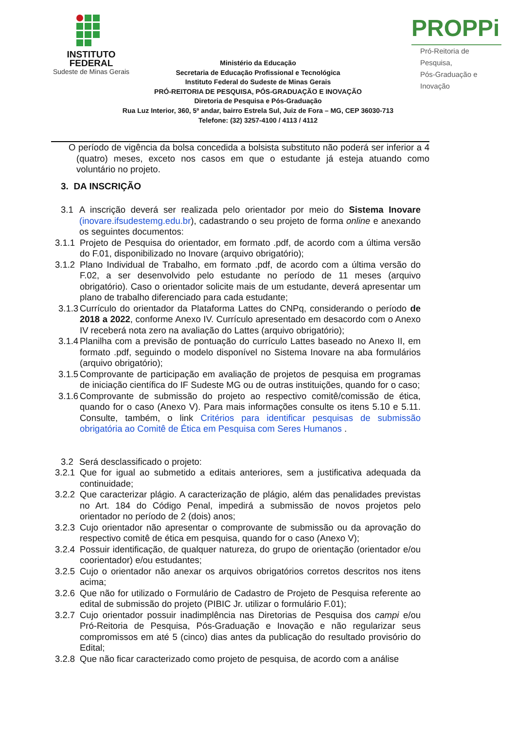INSTITUTO
FEDERAL
Sudeste de Minas Gerais
Ministério da Educação
Secretaria de Educação Profissional e Tecnológica
Instituto Federal do Sudeste de Minas Gerais
PRÓ-REITORIA DE PESQUISA, PÓS-GRADUAÇÃO E INOVAÇÃO
Diretoria de Pesquisa e Pós-Graduação
Rua Luz Interior, 360, 5º andar, bairro Estrela Sul, Juiz de Fora – MG, CEP 36030-713
Telefone: (32) 3257-4100 / 4113 / 4112
PROPPi
Pró-Reitoria de Pesquisa,
Pós-Graduação e Inovação
O período de vigência da bolsa concedida a bolsista substituto não poderá ser inferior a 4 (quatro) meses, exceto nos casos em que o estudante já esteja atuando como voluntário no projeto.
3. DA INSCRIÇÃO
3.1 A inscrição deverá ser realizada pelo orientador por meio do Sistema Inovare (inovare.ifsudestemg.edu.br), cadastrando o seu projeto de forma online e anexando os seguintes documentos:
3.1.1
Projeto de Pesquisa do orientador, em formato .pdf, de acordo com a última versão do F.01, disponibilizado no Inovare (arquivo obrigatório);
3.1.2
Plano Individual de Trabalho, em formato .pdf, de acordo com a última versão do F.02, a ser desenvolvido pelo estudante no período de 11 meses (arquivo obrigatório). Caso o orientador solicite mais de um estudante, deverá apresentar um plano de trabalho diferenciado para cada estudante;
3.1.3
Currículo do orientador da Plataforma Lattes do CNPq, considerando o período de 2018 a 2022, conforme Anexo IV. Currículo apresentado em desacordo com o Anexo IV receberá nota zero na avaliação do Lattes (arquivo obrigatório);
3.1.4
Planilha com a previsão de pontuação do currículo Lattes baseado no Anexo II, em formato .pdf, seguindo o modelo disponível no Sistema Inovare na aba formulários (arquivo obrigatório);
3.1.5
Comprovante de participação em avaliação de projetos de pesquisa em programas de iniciação científica do IF Sudeste MG ou de outras instituições, quando for o caso;
3.1.6
Comprovante de submissão do projeto ao respectivo comitê/comissão de ética, quando for o caso (Anexo V). Para mais informações consulte os itens 5.10 e 5.11. Consulte, também, o link Critérios para identificar pesquisas de submissão obrigatória ao Comitê de Ética em Pesquisa com Seres Humanos .
3.2 Será desclassificado o projeto:
3.2.1
Que for igual ao submetido a editais anteriores, sem a justificativa adequada da continuidade;
3.2.2
Que caracterizar plágio. A caracterização de plágio, além das penalidades previstas no Art. 184 do Código Penal, impedirá a submissão de novos projetos pelo orientador no período de 2 (dois) anos;
3.2.3
Cujo orientador não apresentar o comprovante de submissão ou da aprovação do respectivo comitê de ética em pesquisa, quando for o caso (Anexo V);
3.2.4
Possuir identificação, de qualquer natureza, do grupo de orientação (orientador e/ou coorientador) e/ou estudantes;
3.2.5
Cujo o orientador não anexar os arquivos obrigatórios corretos descritos nos itens acima;
3.2.6
Que não for utilizado o Formulário de Cadastro de Projeto de Pesquisa referente ao edital de submissão do projeto (PIBIC Jr. utilizar o formulário F.01);
3.2.7
Cujo orientador possuir inadimplência nas Diretorias de Pesquisa dos campi e/ou Pró-Reitoria de Pesquisa, Pós-Graduação e Inovação e não regularizar seus compromissos em até 5 (cinco) dias antes da publicação do resultado provisório do Edital;
3.2.8
Que não ficar caracterizado como projeto de pesquisa, de acordo com a análise